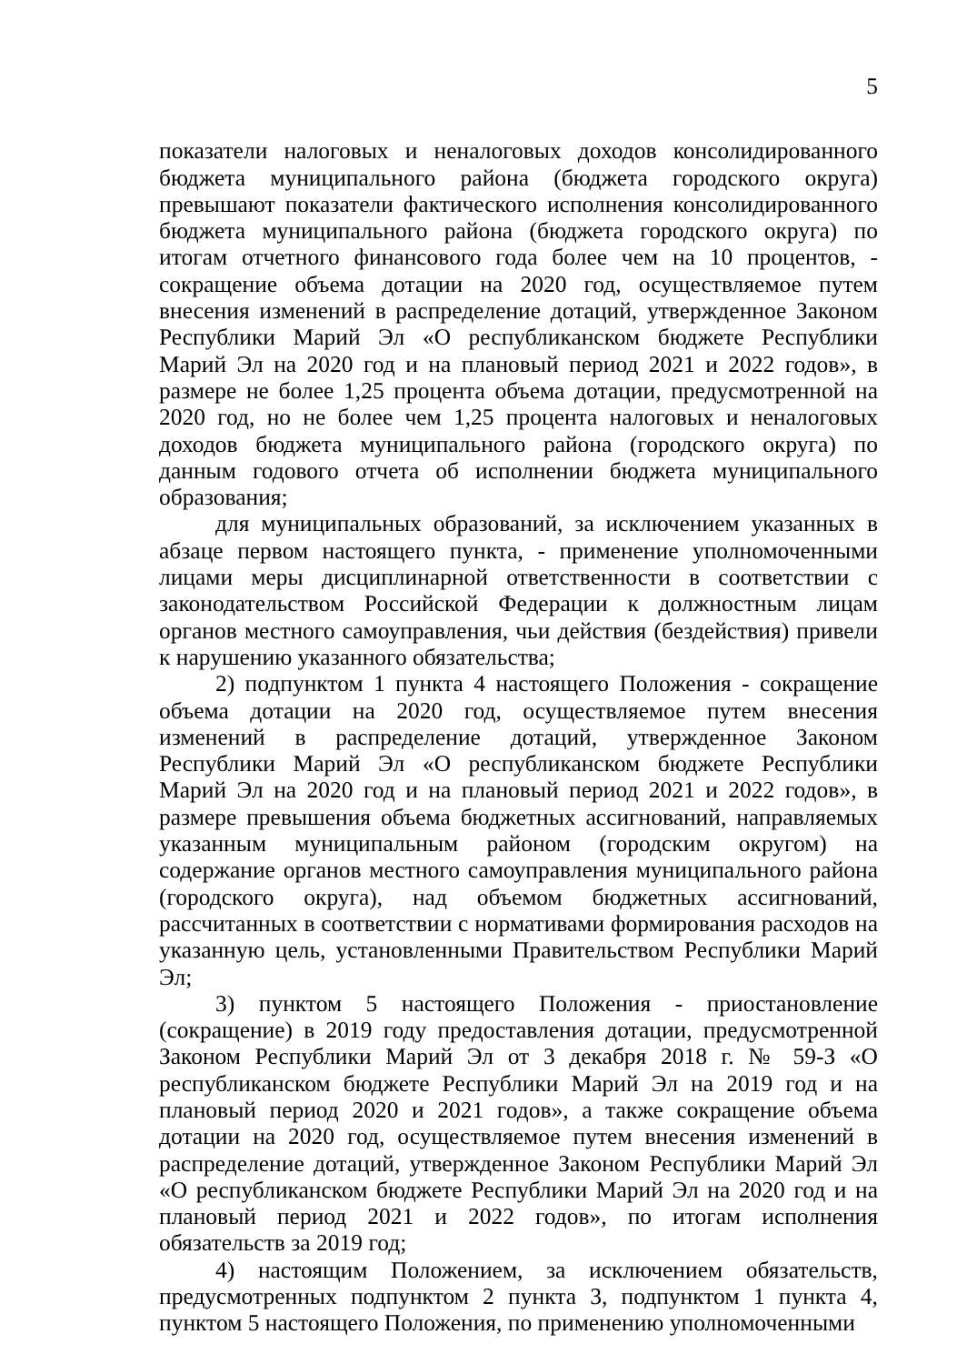5
показатели налоговых и неналоговых доходов консолидированного бюджета муниципального района (бюджета городского округа) превышают показатели фактического исполнения консолидированного бюджета муниципального района (бюджета городского округа) по итогам отчетного финансового года более чем на 10 процентов, - сокращение объема дотации на 2020 год, осуществляемое путем внесения изменений в распределение дотаций, утвержденное Законом Республики Марий Эл «О республиканском бюджете Республики Марий Эл на 2020 год и на плановый период 2021 и 2022 годов», в размере не более 1,25 процента объема дотации, предусмотренной на 2020 год, но не более чем 1,25 процента налоговых и неналоговых доходов бюджета муниципального района (городского округа) по данным годового отчета об исполнении бюджета муниципального образования;
для муниципальных образований, за исключением указанных в абзаце первом настоящего пункта, - применение уполномоченными лицами меры дисциплинарной ответственности в соответствии с законодательством Российской Федерации к должностным лицам органов местного самоуправления, чьи действия (бездействия) привели к нарушению указанного обязательства;
2) подпунктом 1 пункта 4 настоящего Положения - сокращение объема дотации на 2020 год, осуществляемое путем внесения изменений в распределение дотаций, утвержденное Законом Республики Марий Эл «О республиканском бюджете Республики Марий Эл на 2020 год и на плановый период 2021 и 2022 годов», в размере превышения объема бюджетных ассигнований, направляемых указанным муниципальным районом (городским округом) на содержание органов местного самоуправления муниципального района (городского округа), над объемом бюджетных ассигнований, рассчитанных в соответствии с нормативами формирования расходов на указанную цель, установленными Правительством Республики Марий Эл;
3) пунктом 5 настоящего Положения - приостановление (сокращение) в 2019 году предоставления дотации, предусмотренной Законом Республики Марий Эл от 3 декабря 2018 г. № 59-З «О республиканском бюджете Республики Марий Эл на 2019 год и на плановый период 2020 и 2021 годов», а также сокращение объема дотации на 2020 год, осуществляемое путем внесения изменений в распределение дотаций, утвержденное Законом Республики Марий Эл «О республиканском бюджете Республики Марий Эл на 2020 год и на плановый период 2021 и 2022 годов», по итогам исполнения обязательств за 2019 год;
4) настоящим Положением, за исключением обязательств, предусмотренных подпунктом 2 пункта 3, подпунктом 1 пункта 4, пунктом 5 настоящего Положения, по применению уполномоченными